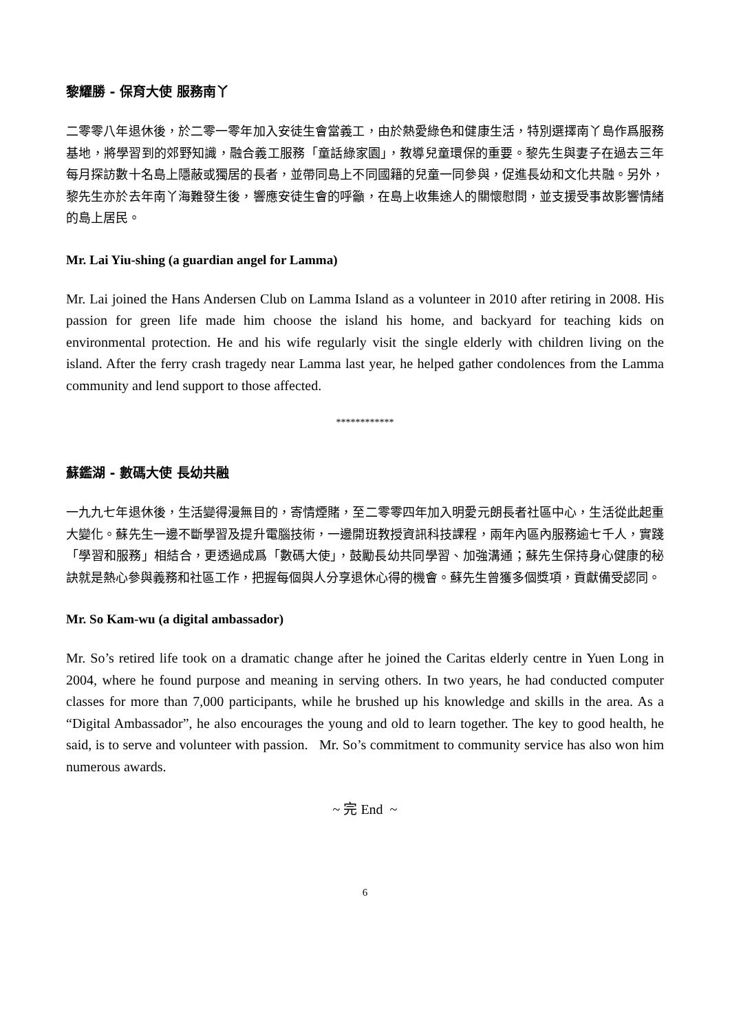黎耀勝 - 保育大使 服務南丫
二零零八年退休後，於二零一零年加入安徒生會當義工，由於熱愛綠色和健康生活，特別選擇南丫島作爲服務基地，將學習到的郊野知識，融合義工服務「童話綠家園」，教導兒童環保的重要。黎先生與妻子在過去三年每月探訪數十名島上隱蔽或獨居的長者，並帶同島上不同國籍的兒童一同參與，促進長幼和文化共融。另外，黎先生亦於去年南丫海難發生後，響應安徒生會的呼籲，在島上收集途人的關懷慰問，並支援受事故影響情緒的島上居民。
Mr. Lai Yiu-shing (a guardian angel for Lamma)
Mr. Lai joined the Hans Andersen Club on Lamma Island as a volunteer in 2010 after retiring in 2008. His passion for green life made him choose the island his home, and backyard for teaching kids on environmental protection. He and his wife regularly visit the single elderly with children living on the island. After the ferry crash tragedy near Lamma last year, he helped gather condolences from the Lamma community and lend support to those affected.
************
蘇鑑湖 - 數碼大使 長幼共融
一九九七年退休後，生活變得漫無目的，寄情煙賭，至二零零四年加入明愛元朗長者社區中心，生活從此起重大變化。蘇先生一邊不斷學習及提升電腦技術，一邊開班教授資訊科技課程，兩年內區內服務逾七千人，實踐「學習和服務」相結合，更透過成爲「數碼大使」，鼓勵長幼共同學習、加強溝通；蘇先生保持身心健康的秘訣就是熱心參與義務和社區工作，把握每個與人分享退休心得的機會。蘇先生曾獲多個獎項，貢獻備受認同。
Mr. So Kam-wu (a digital ambassador)
Mr. So’s retired life took on a dramatic change after he joined the Caritas elderly centre in Yuen Long in 2004, where he found purpose and meaning in serving others. In two years, he had conducted computer classes for more than 7,000 participants, while he brushed up his knowledge and skills in the area. As a “Digital Ambassador”, he also encourages the young and old to learn together. The key to good health, he said, is to serve and volunteer with passion. Mr. So’s commitment to community service has also won him numerous awards.
~ 完 End ~
6